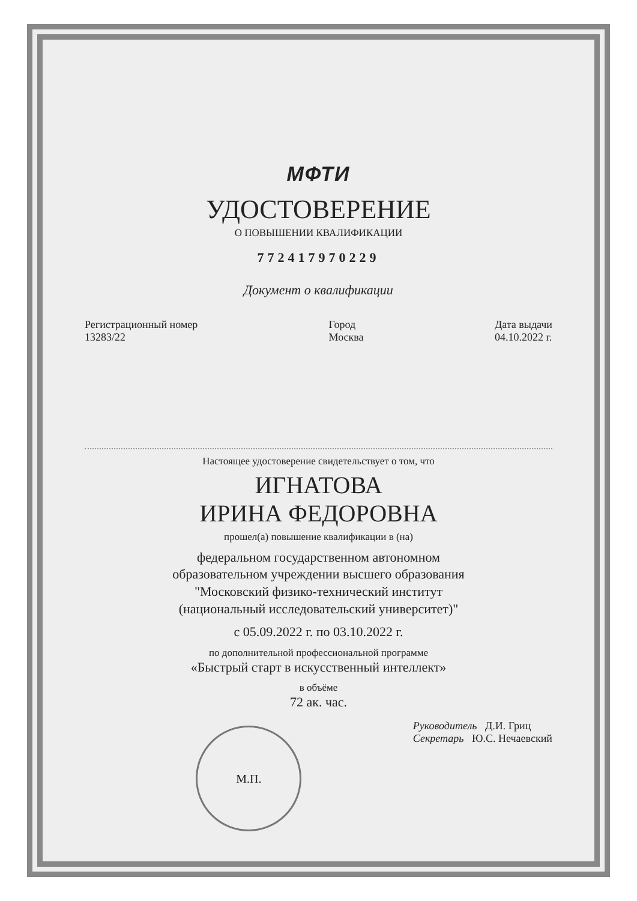МФТИ
УДОСТОВЕРЕНИЕ
О ПОВЫШЕНИИ КВАЛИФИКАЦИИ
772417970229
Документ о квалификации
Регистрационный номер
13283/22
Город
Москва
Дата выдачи
04.10.2022 г.
Настоящее удостоверение свидетельствует о том, что
ИГНАТОВА
ИРИНА ФЕДОРОВНА
прошел(а) повышение квалификации в (на)
федеральном государственном автономном
образовательном учреждении высшего образования
"Московский физико-технический институт
(национальный исследовательский университет)"
с 05.09.2022 г. по 03.10.2022 г.
по дополнительной профессиональной программе
«Быстрый старт в искусственный интеллект»
в объёме
72 ак. час.
М.П.
Руководитель Д.И. Гриц
Секретарь Ю.С. Нечаевский